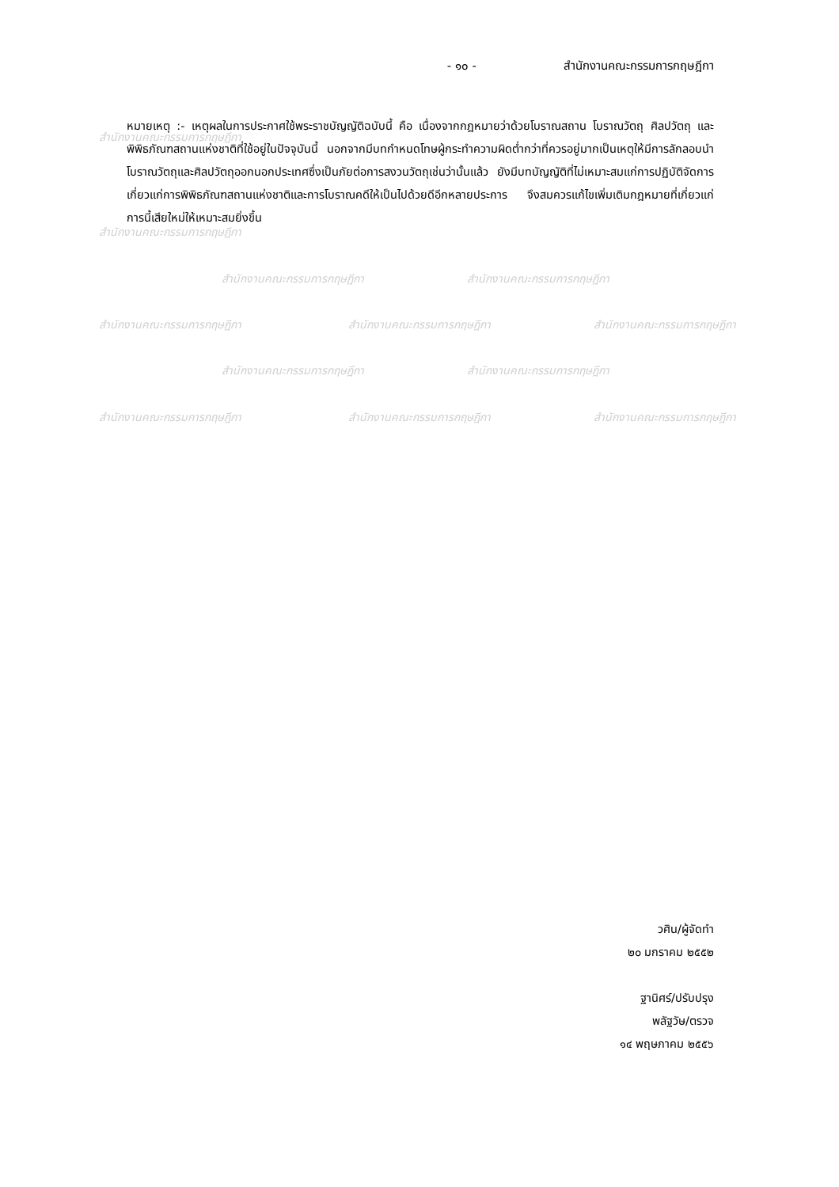สำนักงานคณะกรรมการกฤษฎีกา
สำนักงานคณะกรรมการกฤษฎีกา
สำนักงานคณะกรรมการกฤษฎีกา สำนักงานคณะกรรมการกฤษฎีกา
สำนักงานคณะกรรมการกฤษฎีกา สำนักงานคณะกรรมการกฤษฎีกา สำนักงานคณะกรรมการกฤษฎีกา
สำนักงานคณะกรรมการกฤษฎีกา สำนักงานคณะกรรมการกฤษฎีกา
สำนักงานคณะกรรมการกฤษฎีกา สำนักงานคณะกรรมการกฤษฎีกา สำนักงานคณะกรรมการกฤษฎีกา
- ๑๐ - สำนักงานคณะกรรมการกฤษฎีกา
หมายเหตุ :- เหตุผลในการประกาศใช้พระราชบัญญัติฉบับนี้ คือ เนื่องจากกฎหมายว่าด้วยโบราณสถาน โบราณวัตถุ ศิลปวัตถุ และพิพิธภัณฑสถานแห่งชาติที่ใช้อยู่ในปัจจุบันนี้ นอกจากมีบทกำหนดโทษผู้กระทำความผิดต่ำกว่าที่ควรอยู่มากเป็นเหตุให้มีการลักลอบนำโบราณวัตถุและศิลปวัตถุออกนอกประเทศซึ่งเป็นภัยต่อการสงวนวัตถุเช่นว่านั้นแล้ว ยังมีบทบัญญัติที่ไม่เหมาะสมแก่การปฏิบัติจัดการเกี่ยวแก่การพิพิธภัณฑสถานแห่งชาติและการโบราณคดีให้เป็นไปด้วยดีอีกหลายประการ จึงสมควรแก้ไขเพิ่มเติมกฎหมายที่เกี่ยวแก่การนี้เสียใหม่ให้เหมาะสมยิ่งขึ้น
วศิน/ผู้จัดทำ
๒๐ มกราคม ๒๕๕๒
ฐานิศร์/ปรับปรุง
พลัฐวัษ/ตรวจ
๑๔ พฤษภาคม ๒๕๕๖